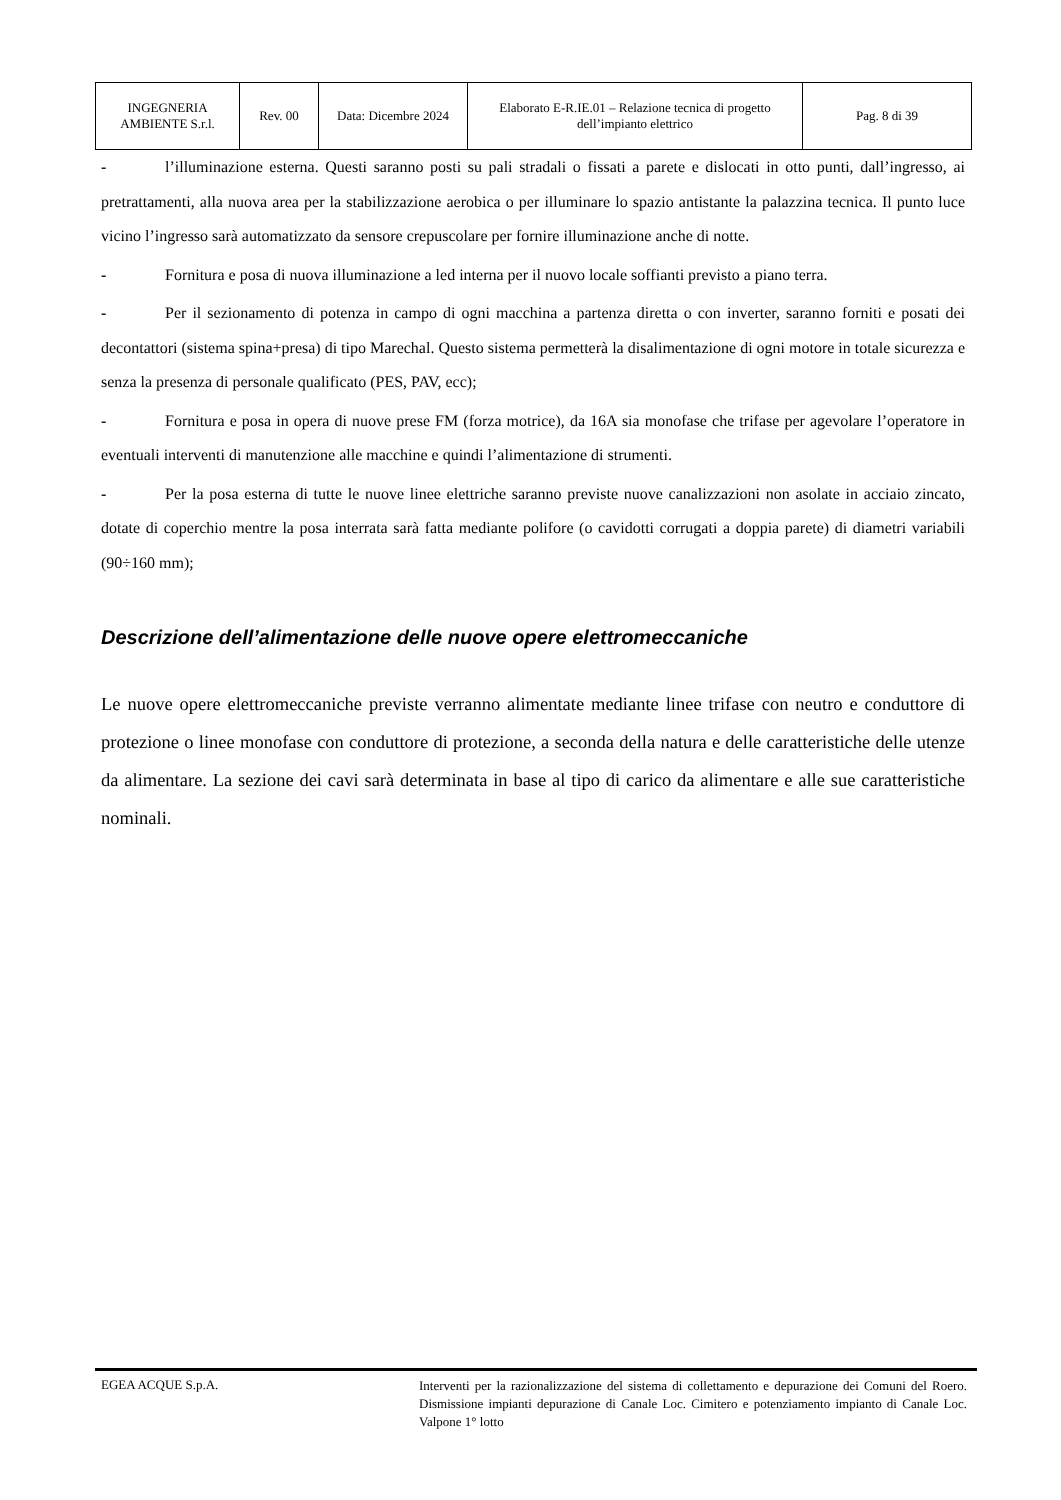| INGEGNERIA AMBIENTE S.r.l. | Rev. 00 | Data: Dicembre 2024 | Elaborato E-R.IE.01 – Relazione tecnica di progetto dell’impianto elettrico | Pag. 8 di 39 |
- l’illuminazione esterna. Questi saranno posti su pali stradali o fissati a parete e dislocati in otto punti, dall’ingresso, ai pretrattamenti, alla nuova area per la stabilizzazione aerobica o per illuminare lo spazio antistante la palazzina tecnica. Il punto luce vicino l’ingresso sarà automatizzato da sensore crepuscolare per fornire illuminazione anche di notte.
- Fornitura e posa di nuova illuminazione a led interna per il nuovo locale soffianti previsto a piano terra.
- Per il sezionamento di potenza in campo di ogni macchina a partenza diretta o con inverter, saranno forniti e posati dei decontattori (sistema spina+presa) di tipo Marechal. Questo sistema permetterà la disalimentazione di ogni motore in totale sicurezza e senza la presenza di personale qualificato (PES, PAV, ecc);
- Fornitura e posa in opera di nuove prese FM (forza motrice), da 16A sia monofase che trifase per agevolare l’operatore in eventuali interventi di manutenzione alle macchine e quindi l’alimentazione di strumenti.
- Per la posa esterna di tutte le nuove linee elettriche saranno previste nuove canalizzazioni non asolate in acciaio zincato, dotate di coperchio mentre la posa interrata sarà fatta mediante polifore (o cavidotti corrugati a doppia parete) di diametri variabili (90÷160 mm);
Descrizione dell’alimentazione delle nuove opere elettromeccaniche
Le nuove opere elettromeccaniche previste verranno alimentate mediante linee trifase con neutro e conduttore di protezione o linee monofase con conduttore di protezione, a seconda della natura e delle caratteristiche delle utenze da alimentare. La sezione dei cavi sarà determinata in base al tipo di carico da alimentare e alle sue caratteristiche nominali.
EGEA ACQUE S.p.A.
Interventi per la razionalizzazione del sistema di collettamento e depurazione dei Comuni del Roero. Dismissione impianti depurazione di Canale Loc. Cimitero e potenziamento impianto di Canale Loc. Valpone 1° lotto